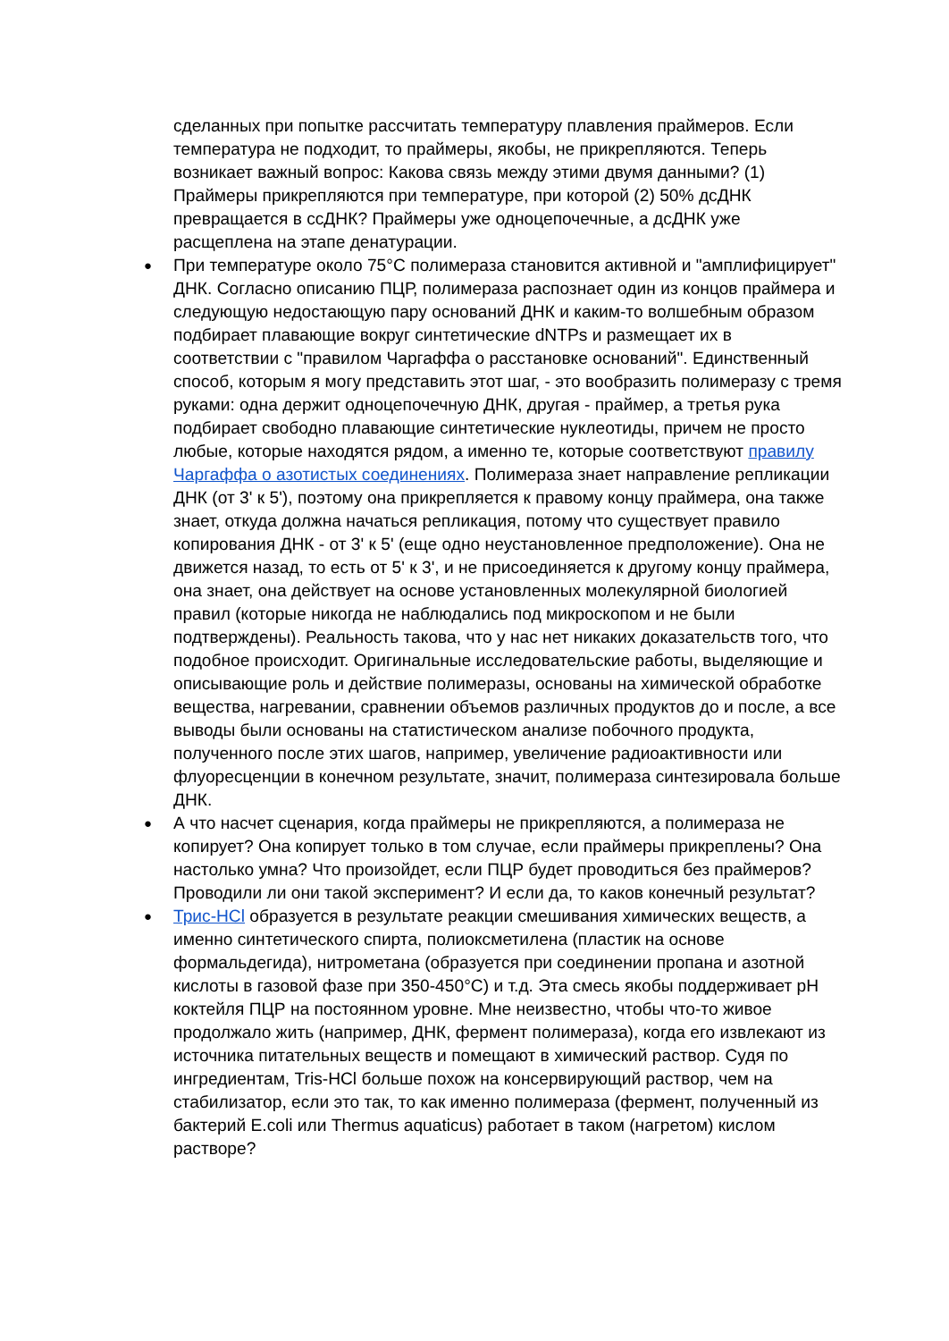сделанных при попытке рассчитать температуру плавления праймеров. Если температура не подходит, то праймеры, якобы, не прикрепляются. Теперь возникает важный вопрос: Какова связь между этими двумя данными? (1) Праймеры прикрепляются при температуре, при которой (2) 50% дсДНК превращается в ссДНК? Праймеры уже одноцепочечные, а дсДНК уже расщеплена на этапе денатурации.
● При температуре около 75°C полимераза становится активной и "амплифицирует" ДНК. Согласно описанию ПЦР, полимераза распознает один из концов праймера и следующую недостающую пару оснований ДНК и каким-то волшебным образом подбирает плавающие вокруг синтетические dNTPs и размещает их в соответствии с "правилом Чаргаффа о расстановке оснований". Единственный способ, которым я могу представить этот шаг, - это вообразить полимеразу с тремя руками: одна держит одноцепочечную ДНК, другая - праймер, а третья рука подбирает свободно плавающие синтетические нуклеотиды, причем не просто любые, которые находятся рядом, а именно те, которые соответствуют правилу Чаргаффа о азотистых соединениях. Полимераза знает направление репликации ДНК (от 3' к 5'), поэтому она прикрепляется к правому концу праймера, она также знает, откуда должна начаться репликация, потому что существует правило копирования ДНК - от 3' к 5' (еще одно неустановленное предположение). Она не движется назад, то есть от 5' к 3', и не присоединяется к другому концу праймера, она знает, она действует на основе установленных молекулярной биологией правил (которые никогда не наблюдались под микроскопом и не были подтверждены). Реальность такова, что у нас нет никаких доказательств того, что подобное происходит. Оригинальные исследовательские работы, выделяющие и описывающие роль и действие полимеразы, основаны на химической обработке вещества, нагревании, сравнении объемов различных продуктов до и после, а все выводы были основаны на статистическом анализе побочного продукта, полученного после этих шагов, например, увеличение радиоактивности или флуоресценции в конечном результате, значит, полимераза синтезировала больше ДНК.
● А что насчет сценария, когда праймеры не прикрепляются, а полимераза не копирует? Она копирует только в том случае, если праймеры прикреплены? Она настолько умна? Что произойдет, если ПЦР будет проводиться без праймеров? Проводили ли они такой эксперимент? И если да, то каков конечный результат?
● Трис-HCl образуется в результате реакции смешивания химических веществ, а именно синтетического спирта, полиоксметилена (пластик на основе формальдегида), нитрометана (образуется при соединении пропана и азотной кислоты в газовой фазе при 350-450°C) и т.д. Эта смесь якобы поддерживает pH коктейля ПЦР на постоянном уровне. Мне неизвестно, чтобы что-то живое продолжало жить (например, ДНК, фермент полимераза), когда его извлекают из источника питательных веществ и помещают в химический раствор. Судя по ингредиентам, Tris-HCl больше похож на консервирующий раствор, чем на стабилизатор, если это так, то как именно полимераза (фермент, полученный из бактерий E.coli или Thermus aquaticus) работает в таком (нагретом) кислом растворе?